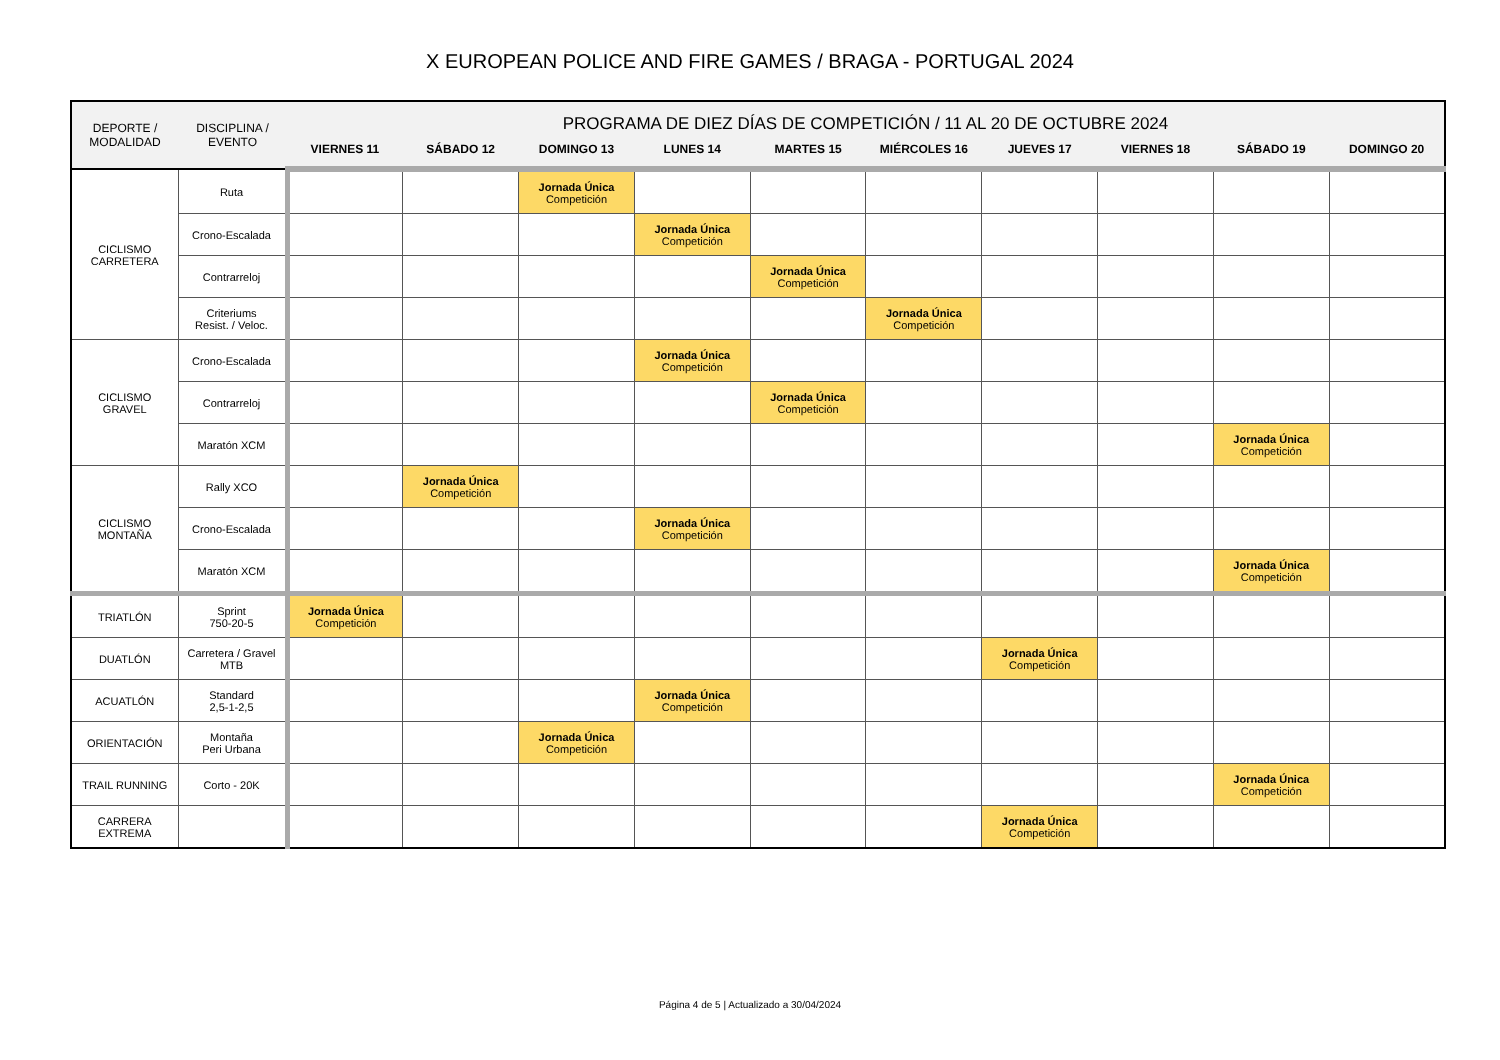X EUROPEAN POLICE AND FIRE GAMES / BRAGA - PORTUGAL 2024
| DEPORTE / MODALIDAD | DISCIPLINA / EVENTO | PROGRAMA DE DIEZ DÍAS DE COMPETICIÓN / 11 AL 20 DE OCTUBRE 2024 | | | | | | | | | |
| --- | --- | --- | --- | --- | --- | --- | --- | --- | --- | --- | --- |
| | | VIERNES 11 | SÁBADO 12 | DOMINGO 13 | LUNES 14 | MARTES 15 | MIÉRCOLES 16 | JUEVES 17 | VIERNES 18 | SÁBADO 19 | DOMINGO 20 |
| CICLISMO CARRETERA | Ruta | | | Jornada Única Competición | | | | | | | |
| | Crono-Escalada | | | | Jornada Única Competición | | | | | | |
| | Contrarreloj | | | | | Jornada Única Competición | | | | | |
| | Criteriums Resist. / Veloc. | | | | | | Jornada Única Competición | | | | |
| CICLISMO GRAVEL | Crono-Escalada | | | | Jornada Única Competición | | | | | | |
| | Contrarreloj | | | | | Jornada Única Competición | | | | | |
| | Maratón XCM | | | | | | | | | Jornada Única Competición | |
| CICLISMO MONTAÑA | Rally XCO | | Jornada Única Competición | | | | | | | | |
| | Crono-Escalada | | | | Jornada Única Competición | | | | | | |
| | Maratón XCM | | | | | | | | | Jornada Única Competición | |
| TRIATLÓN | Sprint 750-20-5 | Jornada Única Competición | | | | | | | | | |
| DUATLÓN | Carretera / Gravel MTB | | | | | | | Jornada Única Competición | | | |
| ACUATLÓN | Standard 2,5-1-2,5 | | | | Jornada Única Competición | | | | | | |
| ORIENTACIÓN | Montaña Peri Urbana | | | Jornada Única Competición | | | | | | | |
| TRAIL RUNNING | Corto - 20K | | | | | | | | | Jornada Única Competición | |
| CARRERA EXTREMA | | | | | | | | Jornada Única Competición | | | |
Página 4 de 5 | Actualizado a 30/04/2024